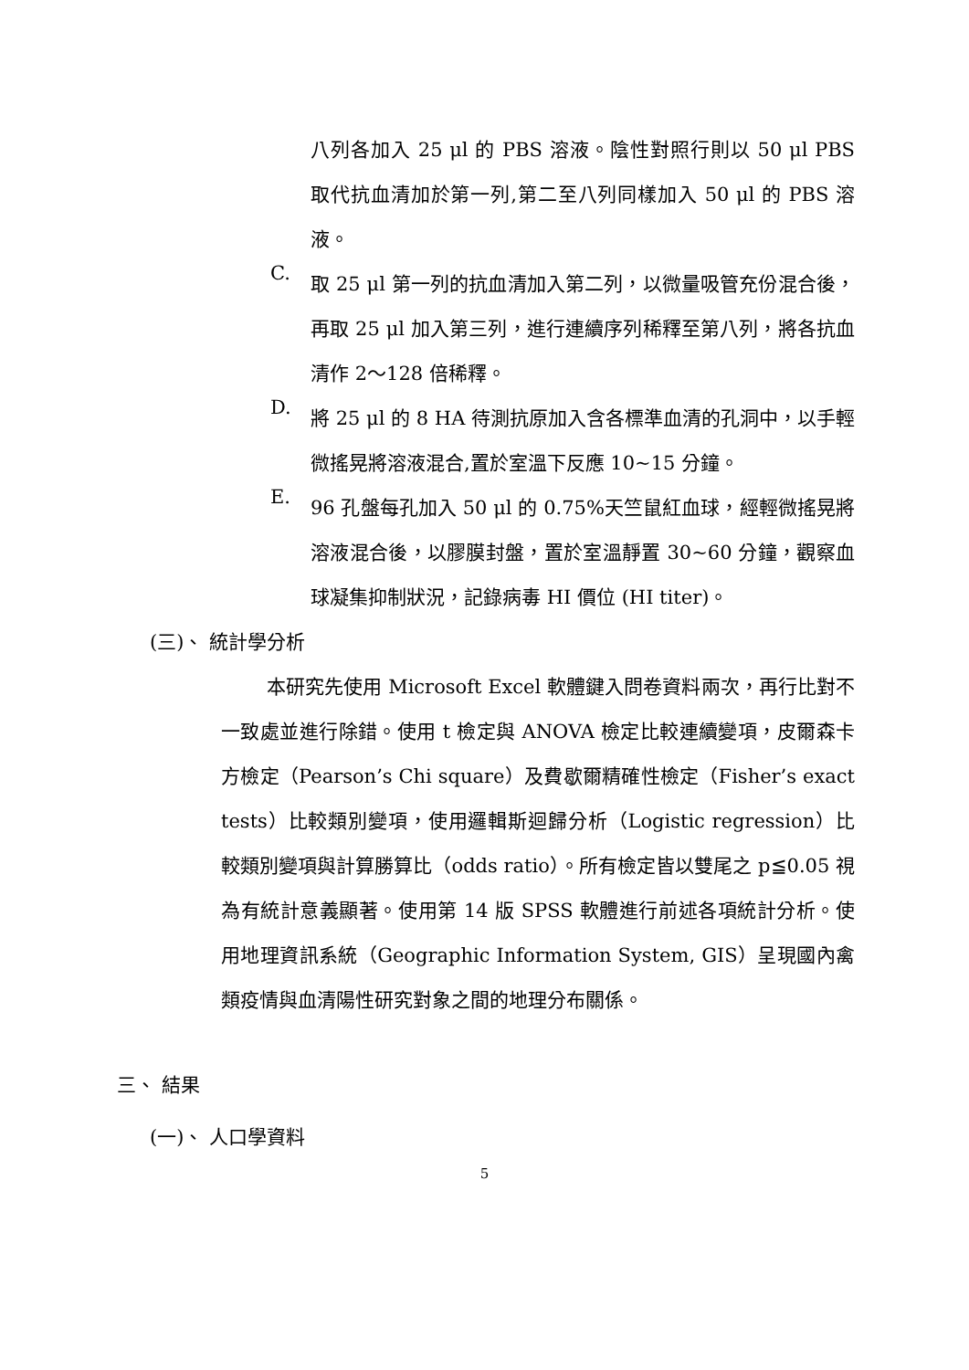八列各加入 25 μl 的 PBS 溶液。陰性對照行則以 50 μl PBS 取代抗血清加於第一列,第二至八列同樣加入 50 μl 的 PBS 溶液。
C.
取 25 μl 第一列的抗血清加入第二列，以微量吸管充份混合後，再取 25 μl 加入第三列，進行連續序列稀釋至第八列，將各抗血清作 2～128 倍稀釋。
D.
將 25 μl 的 8 HA 待測抗原加入含各標準血清的孔洞中，以手輕微搖晃將溶液混合,置於室溫下反應 10~15 分鐘。
E.
96 孔盤每孔加入 50 μl 的 0.75%天竺鼠紅血球，經輕微搖晃將溶液混合後，以膠膜封盤，置於室溫靜置 30~60 分鐘，觀察血球凝集抑制狀況，記錄病毒 HI 價位 (HI titer)。
(三)、 統計學分析
本研究先使用 Microsoft Excel 軟體鍵入問卷資料兩次，再行比對不一致處並進行除錯。使用 t 檢定與 ANOVA 檢定比較連續變項，皮爾森卡方檢定（Pearson’s Chi square）及費歇爾精確性檢定（Fisher’s exact tests）比較類別變項，使用邏輯斯迴歸分析（Logistic regression）比較類別變項與計算勝算比（odds ratio）。所有檢定皆以雙尾之 p≦0.05 視為有統計意義顯著。使用第 14 版 SPSS 軟體進行前述各項統計分析。使用地理資訊系統（Geographic Information System, GIS）呈現國內禽類疫情與血清陽性研究對象之間的地理分布關係。
三、 結果
(一)、 人口學資料
5